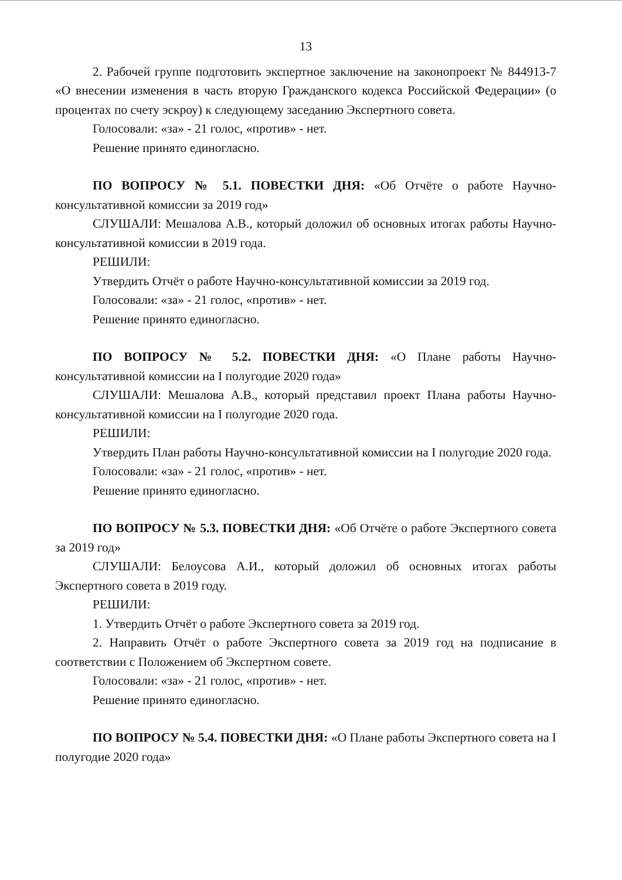13
2. Рабочей группе подготовить экспертное заключение на законопроект № 844913-7 «О внесении изменения в часть вторую Гражданского кодекса Российской Федерации» (о процентах по счету эскроу) к следующему заседанию Экспертного совета.
Голосовали: «за» - 21 голос, «против» - нет.
Решение принято единогласно.
ПО ВОПРОСУ № 5.1. ПОВЕСТКИ ДНЯ: «Об Отчёте о работе Научно-консультативной комиссии за 2019 год»
СЛУШАЛИ: Мешалова А.В., который доложил об основных итогах работы Научно-консультативной комиссии в 2019 года.
РЕШИЛИ:
Утвердить Отчёт о работе Научно-консультативной комиссии за 2019 год.
Голосовали: «за» - 21 голос, «против» - нет.
Решение принято единогласно.
ПО ВОПРОСУ № 5.2. ПОВЕСТКИ ДНЯ: «О Плане работы Научно-консультативной комиссии на I полугодие 2020 года»
СЛУШАЛИ: Мешалова А.В., который представил проект Плана работы Научно-консультативной комиссии на I полугодие 2020 года.
РЕШИЛИ:
Утвердить План работы Научно-консультативной комиссии на I полугодие 2020 года.
Голосовали: «за» - 21 голос, «против» - нет.
Решение принято единогласно.
ПО ВОПРОСУ № 5.3. ПОВЕСТКИ ДНЯ: «Об Отчёте о работе Экспертного совета за 2019 год»
СЛУШАЛИ: Белоусова А.И., который доложил об основных итогах работы Экспертного совета в 2019 году.
РЕШИЛИ:
1. Утвердить Отчёт о работе Экспертного совета за 2019 год.
2. Направить Отчёт о работе Экспертного совета за 2019 год на подписание в соответствии с Положением об Экспертном совете.
Голосовали: «за» - 21 голос, «против» - нет.
Решение принято единогласно.
ПО ВОПРОСУ № 5.4. ПОВЕСТКИ ДНЯ: «О Плане работы Экспертного совета на I полугодие 2020 года»